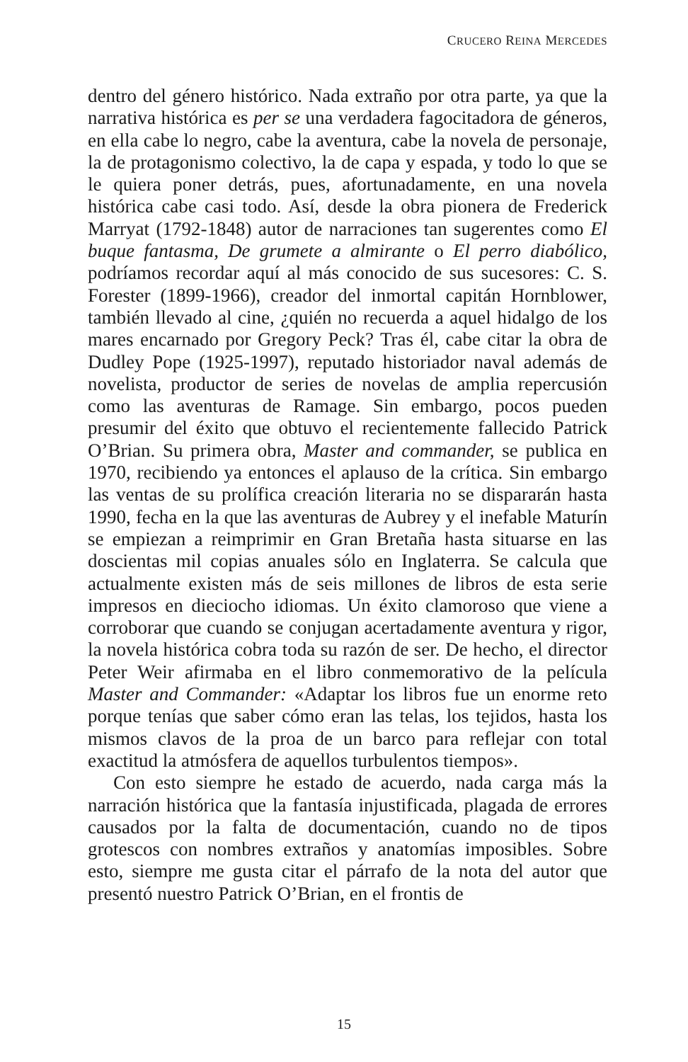CRUCERO REINA MERCEDES
dentro del género histórico. Nada extraño por otra parte, ya que la narrativa histórica es per se una verdadera fagocitadora de géneros, en ella cabe lo negro, cabe la aventura, cabe la novela de personaje, la de protagonismo colectivo, la de capa y espada, y todo lo que se le quiera poner detrás, pues, afortunadamente, en una novela histórica cabe casi todo. Así, desde la obra pionera de Frederick Marryat (1792-1848) autor de narraciones tan sugerentes como El buque fantasma, De grumete a almirante o El perro diabólico, podríamos recordar aquí al más conocido de sus sucesores: C. S. Forester (1899-1966), creador del inmortal capitán Hornblower, también llevado al cine, ¿quién no recuerda a aquel hidalgo de los mares encarnado por Gregory Peck? Tras él, cabe citar la obra de Dudley Pope (1925-1997), reputado historiador naval además de novelista, productor de series de novelas de amplia repercusión como las aventuras de Ramage. Sin embargo, pocos pueden presumir del éxito que obtuvo el recientemente fallecido Patrick O’Brian. Su primera obra, Master and commander, se publica en 1970, recibiendo ya entonces el aplauso de la crítica. Sin embargo las ventas de su prolífica creación literaria no se dispararán hasta 1990, fecha en la que las aventuras de Aubrey y el inefable Maturín se empiezan a reimprimir en Gran Bretaña hasta situarse en las doscientas mil copias anuales sólo en Inglaterra. Se calcula que actualmente existen más de seis millones de libros de esta serie impresos en dieciocho idiomas. Un éxito clamoroso que viene a corroborar que cuando se conjugan acertadamente aventura y rigor, la novela histórica cobra toda su razón de ser. De hecho, el director Peter Weir afirmaba en el libro conmemorativo de la película Master and Commander: «Adaptar los libros fue un enorme reto porque tenías que saber cómo eran las telas, los tejidos, hasta los mismos clavos de la proa de un barco para reflejar con total exactitud la atmósfera de aquellos turbulentos tiempos».
Con esto siempre he estado de acuerdo, nada carga más la narración histórica que la fantasía injustificada, plagada de errores causados por la falta de documentación, cuando no de tipos grotescos con nombres extraños y anatomías imposibles. Sobre esto, siempre me gusta citar el párrafo de la nota del autor que presentó nuestro Patrick O’Brian, en el frontis de
15